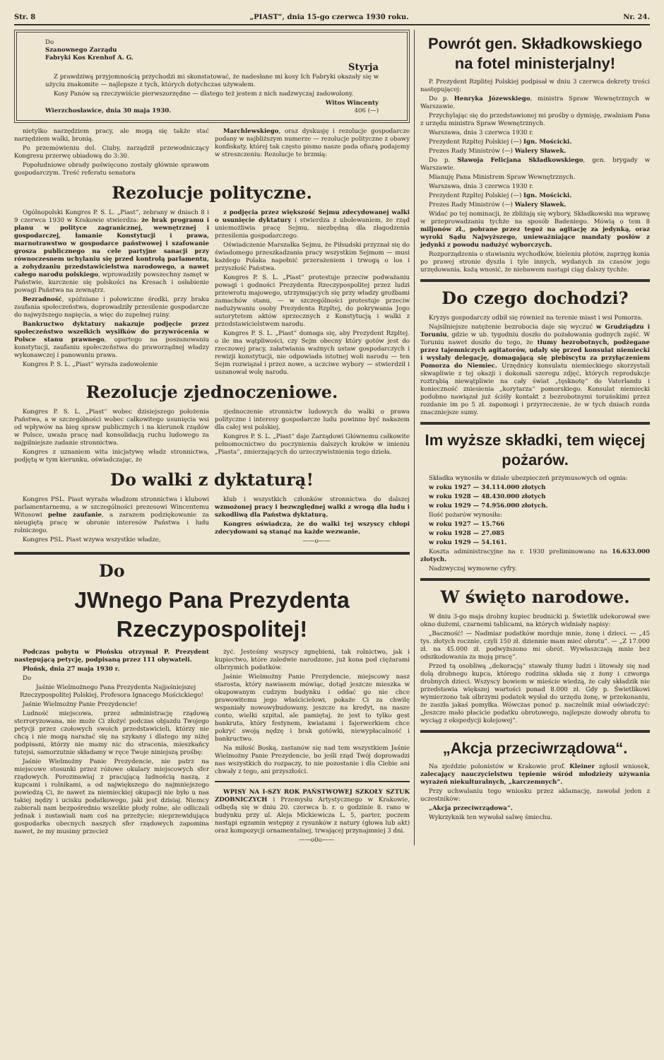Str. 8 „PIAST“, dnia 15-go czerwca 1930 roku. Nr. 24.
Do
Szanownego Zarządu
Fabryki Kos Krenhof A. G.
Styrja
Z prawdziwą przyjemnością przychodzi mi skonstatować, że nadesłane mi kosy Ich Fabryki okazały się w użyciu znakomite — najlepsze z tych, których dotychczas używałem.
Kosy Panów są rzeczywiście pierwszorzędne — dlatego też jestem z nich nadzwyczaj zadowolony.
Witos Wincenty
Wierzchosławice, dnia 30 maja 1930. 406 (—)
nietylko narzędziem pracy, ale mogą się także stać narzędziem walki, bronią.
Po przemówieniu del. Ciuby, zarządził przewodniczący Kongresu przerwę obiadową do 3:30.
Popołudniowe obrady poświęcono zostały głównie sprawom gospodarczym. Treść referatu senatora
Marchlewskiego, oraz dyskusję i rezolucje gospodarcze podany w najbliższym numerze — rezolucje polityczne z obawy konfiskaty, której tak często pismo nasze pada ofiarą podajemy w streszczeniu: Rezolucje te brzmią:
Rezolucje polityczne.
Ogólnopolski Kongres P. S. L. „Piast“, zebrany w dniach 8 i 9 czerwca 1930 w Krakowie stwierdza: że brak programu i planu w polityce zagranicznej, wewnętrznej i gospodarczej, łamanie Konstytucji i prawa, marnotrawstwo w gospodarce państwowej i szafowanie grosza publicznego na cele partyjne sanacji przy równoczesnem uchylaniu się przed kontrolą parlamentu, a zohydzaniu przedstawicielstwa narodowego, a nawet całego narodu polskiego, wprowadziły powszechny zamęt w Państwie, kurczenie się polskości na Kresach i osłabienie powagi Państwa na zewnątrz.
Bezradność, spóźniane i połowiczne środki, przy braku zaufania społeczeństwa, doprowadziły przesilenie gospodarcze do najwyższego napięcia, a więc do zupełnej ruiny.
Bankructwo dyktatury nakazuje podjęcie przez społeczeństwo wszelkich wysiłków do przywrócenia w Polsce stanu prawnego, opartego na poszanowaniu konstytucji, zaufaniu społeczeństwa do praworządnej władzy wykonawczej i panowaniu prawa.
Kongres P. S. L. „Piast“ wyraża zadowolenie
z podjęcia przez większość Sejmu zdecydowanej walki o usunięcie dyktatury i stwierdza z ubolewaniem, że rząd uniemożliwia pracę Sejmu, niezbędną dla złagodzenia przesilenia gospodarczego.
Oświadczenie Marszałka Sejmu, że Piłsudski przyznał się do świadomego przeszkadzania pracy wszystkim Sejmom — musi każdego Polaka napełnić przerażeniem i trwogą o los i przyszłość Państwa.
Kongres P. S. L. „Piast“ protestuje przeciw podważaniu powagi i godności Prezydenta Rzeczypospolitej przez ludzi przewrotu majowego, utrzymujących się przy władzy groźbami zamachów stanu, — w szczególności protestuje przeciw nadużywaniu osoby Prezydenta Rzpltej, do pokrywania Jego autorytetem aktów sprzecznych z Konstytucją i walki z przedstawicielstwem narodu.
Kongres P. S. L. „Piast“ domaga się, aby Prezydent Rzpltej. o ile ma wątpliwości, czy Sejm obecny który gotów jest do rzeczowej pracy, załatwiania ważnych ustaw gospodarczych i rewizji konstytucji, nie odpowiada istotnej woli narodu — ten Sejm rozwiązał i przez nowe, a uczciwe wybory — stwierdził i uszanował wolę narodu.
Rezolucje zjednoczeniowe.
Kongres P. S. L. „Piast“ wobec dzisiejszego położenia Państwa, a w szczególności wobec całkowitego usunięcia wsi od wpływów na bieg spraw publicznych i na kierunek rządów w Polsce, uważa pracę nad konsolidacją ruchu ludowego za najpilniejsze zadanie stronnictwa.
Kongres z uznaniem wita inicjatywę władz stronnictwa, podjętą w tym kierunku, oświadczając, że
zjednoczenie stronnictw ludowych do walki o prawa polityczne i interesy gospodarcze ludu powinno być nakazem dla całej wsi polskiej.
Kongres P. S. L. „Piast“ daje Zarządowi Głównemu całkowite pełnomocnictwo do poczynienia dalszych kroków w imieniu „Piasta“, zmierzających do urzeczywistnienia tego dzieła.
Do walki z dyktaturą!
Kongres PSL. Piast wyraża władzom stronnictwa i klubowi parlamentarnemu, a w szczególności prezesowi Wincentemu Witosowi pełne zaufanie, a zarazem podziękowanie za nieugiętą pracę w obronie interesów Państwa i ludu rolniczego.
Kongres PSL. Piast wzywa wszystkie władze,
klub i wszystkich członków stronnictwa do dalszej wzmożonej pracy i bezwzględnej walki z wrogą dla ludu i szkodliwą dla Państwa dyktaturą.
Kongres oświadcza, że do walki tej wszyscy chłopi zdecydowani są stanąć na każde wezwanie.
——o——
Do
JWnego Pana Prezydenta Rzeczypospolitej!
Podczas pobytu w Płońsku otrzymał P. Prezydent następującą petycję, podpisaną przez 111 obywateli.
Płońsk, dnia 27 maja 1930 r.
Do
Jaśnie Wielmożnego Pana Prezydenta Najjaśniejszej Rzeczypospolitej Polskiej, Profesora Ignacego Mościckiego!
Jaśnie Wielmożny Panie Prezydencie!
Ludność miejscowa, przez administrację rządową sterroryzowana, nie może Ci złożyć podczas objazdu Twojego petycji przez czołowych swoich przedstawicieli, którzy nie chcą i nie mogą narażać się na szykany i dlatego my niżej podpisani, którzy nie mamy nic do stracenia, mieszkańcy tutejsi, samorzutnie składamy w ręce Twoje niniejszą prośbę:
Jaśnie Wielmożny Panie Prezydencie, nie patrz na miejscowe stosunki przez różowe okulary miejscowych sfer rządowych. Porozmawiaj z pracującą ludnością naszą, z kupcami i rolnikami, a od największego do najmniejszego powiedzą Ci, że nawet za niemieckiej okupacji nie było u nas takiej nędzy i ucisku podatkowego, jaki jest dzisiaj. Niemcy zabierali nam bezpośrednio wszelkie płody rolne, ale odliczali jednak i zostawiali nam coś na przeżycie; nieprzewidująca gospodarka obecnych naszych sfer rządowych zapomina nawet, że my musimy przecież
żyć. Jesteśmy wszyscy zgnębieni, tak rolnictwo, jak i kupiectwo, które zaledwie narodzone, już kona pod ciężarami olbrzymich podatków.
Jaśnie Wielmożny Panie Prezydencie, miejscowy nasz starosta, który nawiasem mówiąc, dotąd jeszcze mieszka w okupowanym cudzym budynku i oddać go nie chce prawowitemu jego właścicielowi, pokaże Ci za chwilę wspaniały nowowybudowany, jeszcze na kredyt, na nasze conto, wielki szpital, ale pamiętaj, że jest to tylko gest bankruta, który festynem, kwiatami i fajerwerkiem chce pokryć swoją nędzę i brak gotówki, niewypłacalność i bankructwo.
Na miłość Boską, zastanów się nad tem wszystkiem Jaśnie Wielmożny Panie Prezydencie, bo jeśli rząd Twój doprowadzi nas wszystkich do rozpaczy, to nie pozostanie i dla Ciebie ani chwały z tego, ani przyszłości.
WPISY NA I-SZY ROK PAŃSTWOWEJ SZKOŁY SZTUK ZDOBNICZYCH i Przemysłu Artystycznego w Krakowie, odbędą się w dniu 20. czerwca b. r. o godzinie 8. rano w budynku przy ul. Aleja Mickiewicza L. 5, parter, poczem nastąpi egzamin wstępny z rysunków z natury (głowa lub akt) oraz kompozycji ornamentalnej, trwającej przynajmniej 3 dni.
——o0o——
Powrót gen. Składkowskiego na fotel ministerjalny!
P. Prezydent Rzplitej Polskiej podpisał w dniu 3 czerwca dekrety treści następującej:
Do p. Henryka Józewskiego, ministra Spraw Wewnętrznych w Warszawie.
Przychylając się do przedstawionej mi prośby o dymisję, zwalniam Pana z urzędu ministra Spraw Wewnętrznych.
Warszawa, dnia 3 czerwca 1930 r.
Prezydent Rzpltej Polskiej (—) Ign. Mościcki.
Prezes Rady Ministrów (—) Walery Sławek.
Do p. Sławoja Felicjana Składkowskiego, gen. brygady w Warszawie.
Mianuję Pana Ministrem Spraw Wewnętrznych.
Warszawa, dnia 3 czerwca 1930 r.
Prezydent Rzpltej Polskiej (—) Ign. Mościcki.
Prezes Rady Ministrów (—) Walery Sławek.
Widać po tej nominacji, że zbliżają się wybory, Składkowski ma wprawę w przeprowadzaniu tychże na sposób Badeniego. Mówią o tem 8 miljonów zł., pobrane przez tegoż na agitację za jedynką, oraz wyroki Sądu Najwyższego, unieważniające mandaty posłów z jedynki z powodu nadużyć wyborczych.
Rozporządzenia o stawianiu wychodków, bieleniu płotów, zaprzęg konia po prawej stronie dyszla i tyle innych, wydanych za czasów jego urzędowania, każą wnosić, że niebawem nastąpi ciąg dalszy tychże.
Do czego dochodzi?
Kryzys gospodarczy odbił się również na terenie miast i wsi Pomorza.
Najsilniejsze natężenie bezrobocia daje się wyczuć w Grudziądzu i Toruniu, gdzie w ub. tygodniu doszło do pożałowania godnych zajść. W Toruniu nawet doszło do tego, że tłumy bezrobotnych, podżegane przez tajemniczych agitatorów, udały się przed konsulat niemiecki i wysłały delegację, domagającą się plebiscytu za przyłączeniem Pomorza do Niemiec. Urzędnicy konsulatu niemieckiego skorzystali skwapliwie z tej okazji i dokonali szeregu zdjęć, których reprodukcje roztrąbią niewątpliwie na cały świat „tęsknotę“ do Vaterlandu i konieczność zniesienia „korytarza“ pomorskiego. Konsulat niemiecki podobno nawiązał już ściśły kontakt z bezrobotnymi toruńskimi przez rozdanie im po 5 zł. zapomogi i przyrzeczenie, że w tych dniach rozda znaczniejsze sumy.
Im wyższe składki, tem więcej pożarów.
Składka wynosiła w dziale ubezpieczeń przymusowych od ognia:
w roku 1927 — 34.114.000 złotych
w roku 1928 — 48.430.000 złotych
w roku 1929 — 74.956.000 złotych.
Ilość pożarów wynosiła:
w roku 1927 — 15.766
w roku 1928 — 27.085
w roku 1929 — 54.161.
Koszta administracyjne na r. 1930 preliminowano na 16.633.000 złotych.
Nadzwyczaj wymowne cyfry.
W święto narodowe.
W dniu 3-go maja drobny kupiec brodnicki p. Świetlik udekorował swe okno dużemi, czarnemi tablicami, na których widniały napisy:
„Baczność! — Nadmiar podatków morduje mnie, żonę i dzieci. — „45 tys. złotych rocznie, czyli 150 zł. dziennie mam mieć obrotu“. — „Z 17.000 zł. na 45.000 zł. podwyższono mi obrót. Wywłaszczają mnie bez odszkodowania za moją pracę“.
Przed tą osobliwą „dekoracją“ stawały tłumy ludzi i litowały się nad dolą drobnego kupca, którego rodzina składa się z żony i czworga drobnych dzieci. Wszyscy bowiem w mieście wiedzą, że cały składzik nie przedstawia większej wartości ponad 8.000 zł. Gdy p. Świetlikowi wymierzono tak olbrzymi podatek wysłał do urzędu żonę, w przekonaniu, że zaszła jakaś pomyłka. Wówczas ponoć p. naczelnik miał oświadczyć: „Jeszcze mało płacicie podatku obrotowego, najlepsze dowody obrotu to wyciąg z ekspedycji kolejowej“.
„Akcja przeciwrządowa“.
Na zjeździe polonistów w Krakowie prof. Kleiner zgłosił wniosek, zalecający nauczycielstwu tępienie wśród młodzieży używania wyrażeń niekulturalnych, „karczemnych“.
Przy uchwalaniu tego wniosku przez aklamację, zawołał jeden z uczestników:
„Akcja przeciwrządowa“.
Wykrzyknik ten wywołał salwę śmiechu.